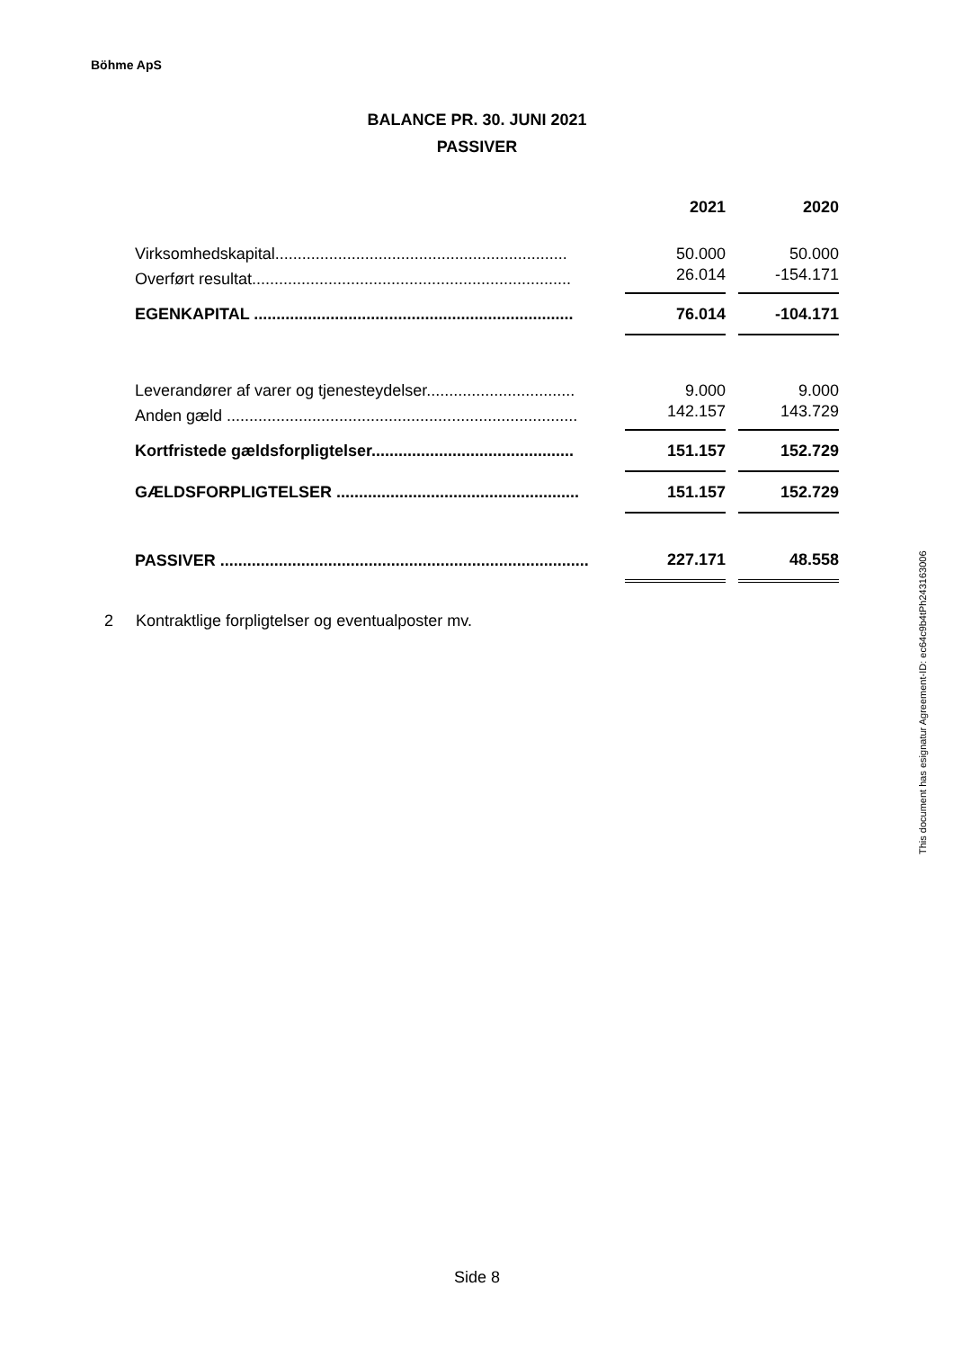Böhme ApS
BALANCE PR. 30. JUNI 2021
PASSIVER
| | 2021 | | 2020 |
| --- | --- | --- | --- |
| Virksomhedskapital................................................................. | 50.000 | | 50.000 |
| Overført resultat....................................................................... | 26.014 | | -154.171 |
| EGENKAPITAL ....................................................................... | 76.014 | | -104.171 |
| Leverandører af varer og tjenesteydelser................................. | 9.000 | | 9.000 |
| Anden gæld .............................................................................. | 142.157 | | 143.729 |
| Kortfristede gældsforpligtelser............................................. | 151.157 | | 152.729 |
| GÆLDSFORPLIGTELSER ...................................................... | 151.157 | | 152.729 |
| PASSIVER .................................................................................. | 227.171 | | 48.558 |
2 Kontraktlige forpligtelser og eventualposter mv.
This document has esignatur Agreement-ID: ec64c9b4tPh243163006
Side 8